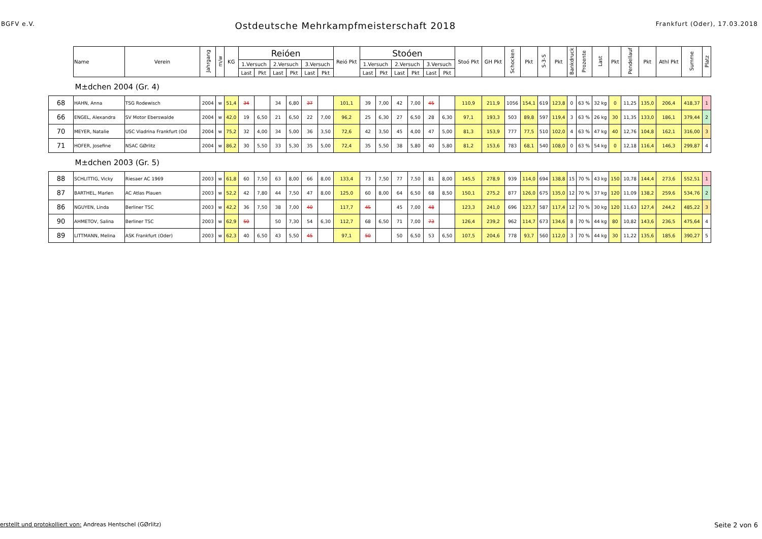BGFV e.V. Ostdeutsche Mehrkampfmeisterschaft 2018 Frankfurt (Oder), 17.03.2018
| | Name | Verein | Jahrgang | m/w | KG | Reióen | | | | | | Reió Pkt | Stoóen | | | | | | Stoó Pkt | GH Pkt | Schocken | Pkt | S-3-S | Pkt | Bankdruck | Prozente | Last | Pkt | Pendellauf | Pkt | Athl Pkt | Summe | Platz |
| --- | --- | --- | --- | --- | --- | --- | --- | --- | --- | --- | --- | --- | --- | --- | --- | --- | --- | --- | --- | --- | --- | --- | --- | --- | --- | --- | --- | --- | --- | --- | --- | --- | --- |
| | | | | | | 1.Versuch | | 2.Versuch | | 3.Versuch | | | 1.Versuch | | 2.Versuch | | 3.Versuch | | | | | | | | | | | | | | | | |
| | | | | | | Last | Pkt | Last | Pkt | Last | Pkt | | Last | Pkt | Last | Pkt | Last | Pkt | | | | | | | | | | | | | | | |
| M±dchen 2004 (Gr. 4) | | | | | | | | | | | | | | | | | | | | | | | | | | | | | | | | | |
| 68 | HAHN, Anna | TSG Rodewisch | 2004 | w | 51,4 | 34 | | 34 | 6,80 | 37 | | 101,1 | 39 | 7,00 | 42 | 7,00 | 45 | | 110,9 | 211,9 | 1056 | 154,1 | 619 | 123,8 | 0 | 63 % | 32 kg | 0 | 11,25 | 135,0 | 206,4 | 418,37 | 1 |
| 66 | ENGEL, Alexandra | SV Motor Eberswalde | 2004 | w | 42,0 | 19 | 6,50 | 21 | 6,50 | 22 | 7,00 | 96,2 | 25 | 6,30 | 27 | 6,50 | 28 | 6,30 | 97,1 | 193,3 | 503 | 89,8 | 597 | 119,4 | 3 | 63 % | 26 kg | 30 | 11,35 | 133,0 | 186,1 | 379,44 | 2 |
| 70 | MEYER, Natalie | USC Viadrina Frankfurt (Od | 2004 | w | 75,2 | 32 | 4,00 | 34 | 5,00 | 36 | 3,50 | 72,6 | 42 | 3,50 | 45 | 4,00 | 47 | 5,00 | 81,3 | 153,9 | 777 | 77,5 | 510 | 102,0 | 4 | 63 % | 47 kg | 40 | 12,76 | 104,8 | 162,1 | 316,00 | 3 |
| 71 | HOFER, Josefine | NSAC GØrlitz | 2004 | w | 86,2 | 30 | 5,50 | 33 | 5,30 | 35 | 5,00 | 72,4 | 35 | 5,50 | 38 | 5,80 | 40 | 5,80 | 81,2 | 153,6 | 783 | 68,1 | 540 | 108,0 | 0 | 63 % | 54 kg | 0 | 12,18 | 116,4 | 146,3 | 299,87 | 4 |
| M±dchen 2003 (Gr. 5) | | | | | | | | | | | | | | | | | | | | | | | | | | | | | | | | | |
| 88 | SCHLITTIG, Vicky | Riesaer AC 1969 | 2003 | w | 61,8 | 60 | 7,50 | 63 | 8,00 | 66 | 8,00 | 133,4 | 73 | 7,50 | 77 | 7,50 | 81 | 8,00 | 145,5 | 278,9 | 939 | 114,0 | 694 | 138,8 | 15 | 70 % | 43 kg | 150 | 10,78 | 144,4 | 273,6 | 552,51 | 1 |
| 87 | BARTHEL, Marlen | AC Atlas Plauen | 2003 | w | 52,2 | 42 | 7,80 | 44 | 7,50 | 47 | 8,00 | 125,0 | 60 | 8,00 | 64 | 6,50 | 68 | 8,50 | 150,1 | 275,2 | 877 | 126,0 | 675 | 135,0 | 12 | 70 % | 37 kg | 120 | 11,09 | 138,2 | 259,6 | 534,76 | 2 |
| 86 | NGUYEN, Linda | Berliner TSC | 2003 | w | 42,2 | 36 | 7,50 | 38 | 7,00 | 40 | | 117,7 | 45 | | 45 | 7,00 | 48 | | 123,3 | 241,0 | 696 | 123,7 | 587 | 117,4 | 12 | 70 % | 30 kg | 120 | 11,63 | 127,4 | 244,2 | 485,22 | 3 |
| 90 | AHMETOV, Salina | Berliner TSC | 2003 | w | 62,9 | 50 | | 50 | 7,30 | 54 | 6,30 | 112,7 | 68 | 6,50 | 71 | 7,00 | 73 | | 126,4 | 239,2 | 962 | 114,7 | 673 | 134,6 | 8 | 70 % | 44 kg | 80 | 10,82 | 143,6 | 236,5 | 475,64 | 4 |
| 89 | LITTMANN, Melina | ASK Frankfurt (Oder) | 2003 | w | 62,3 | 40 | 6,50 | 43 | 5,50 | 45 | | 97,1 | 50 | | 50 | 6,50 | 53 | 6,50 | 107,5 | 204,6 | 778 | 93,7 | 560 | 112,0 | 3 | 70 % | 44 kg | 30 | 11,22 | 135,6 | 185,6 | 390,27 | 5 |
erstellt und protokolliert von: Andreas Hentschel (GØrlitz) Seite 2 von 6